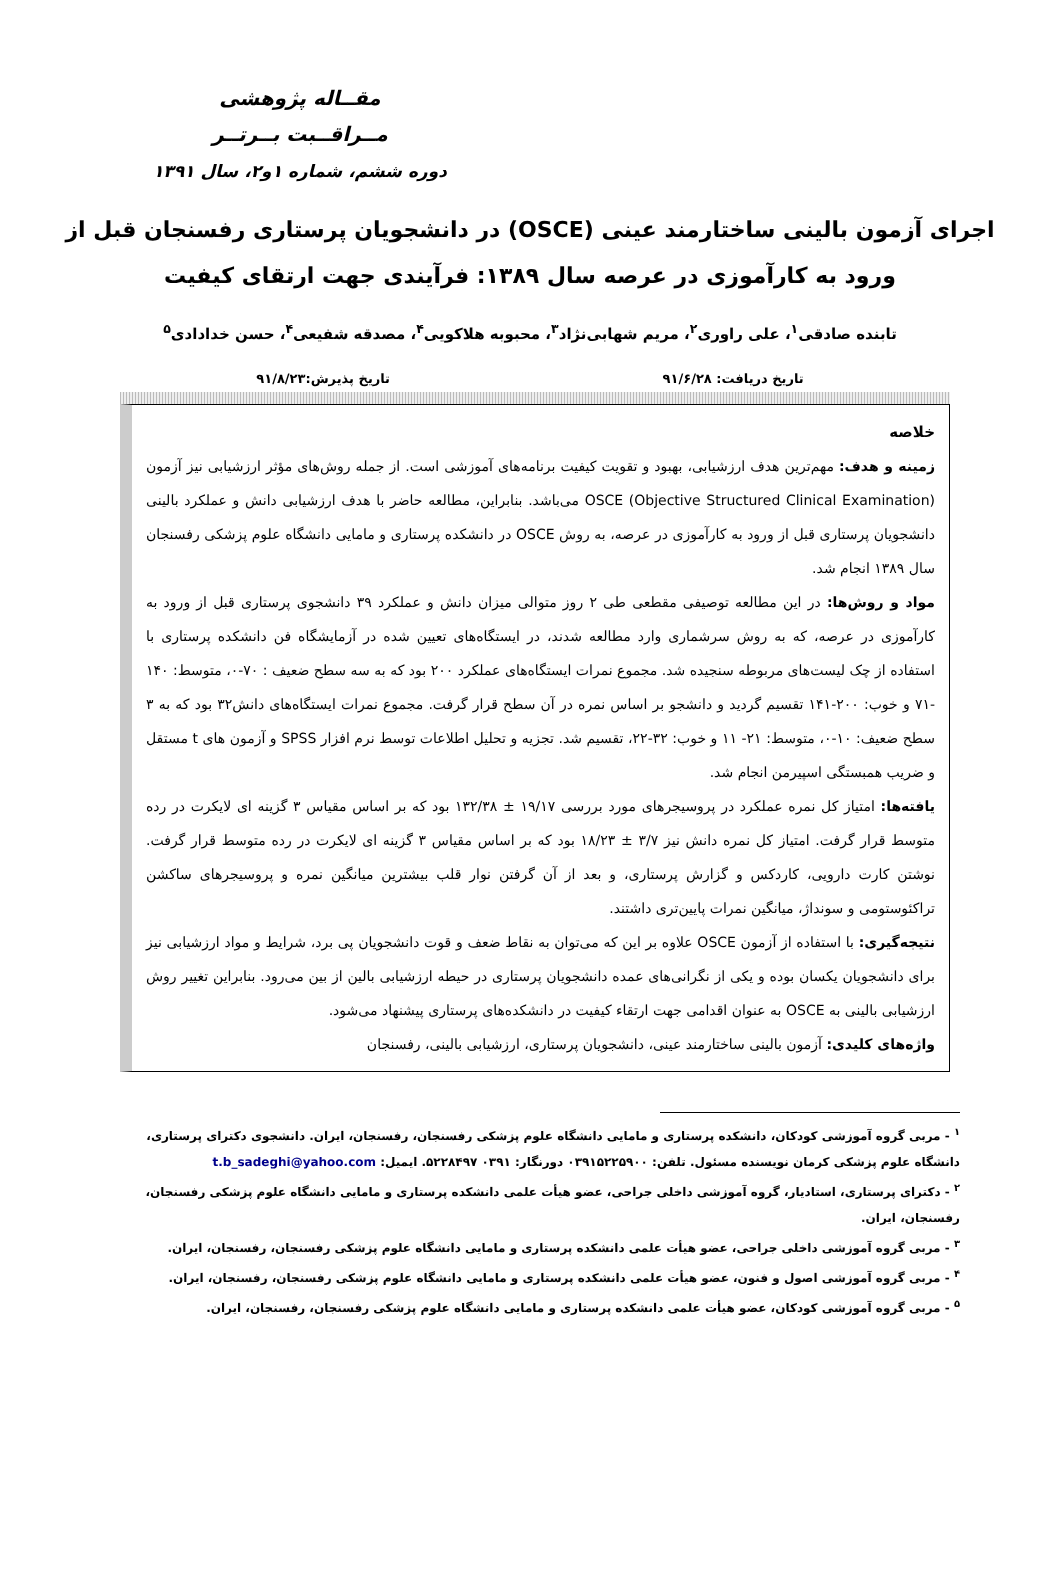مقــاله پژوهشی
مــراقــبت بــرتــر
دوره ششم، شماره ۱و۲، سال ۱۳۹۱
اجرای آزمون بالینی ساختارمند عینی (OSCE) در دانشجویان پرستاری رفسنجان قبل از ورود به کارآموزی در عرصه سال ۱۳۸۹: فرآیندی جهت ارتقای کیفیت
تابنده صادقی<sup>۱</sup>، علی راوری<sup>۲</sup>، مریم شهابی‌نژاد<sup>۳</sup>، محبوبه هلاکویی<sup>۴</sup>، مصدقه شفیعی<sup>۴</sup>، حسن خدادادی<sup>۵</sup>
تاریخ دریافت: ۹۱/۶/۲۸ تاریخ پذیرش:۹۱/۸/۲۳
خلاصه
زمینه و هدف: مهم‌ترین هدف ارزشیابی، بهبود و تقویت کیفیت برنامه‌های آموزشی است. از جمله روش‌های مؤثر ارزشیابی نیز آزمون OSCE (Objective Structured Clinical Examination) می‌باشد. بنابراین، مطالعه حاضر با هدف ارزشیابی دانش و عملکرد بالینی دانشجویان پرستاری قبل از ورود به کارآموزی در عرصه، به روش OSCE در دانشکده پرستاری و مامایی دانشگاه علوم پزشکی رفسنجان سال ۱۳۸۹ انجام شد.
مواد و روش‌ها: در این مطالعه توصیفی مقطعی طی ۲ روز متوالی میزان دانش و عملکرد ۳۹ دانشجوی پرستاری قبل از ورود به کارآموزی در عرصه، که به روش سرشماری وارد مطالعه شدند، در ایستگاه‌های تعیین شده در آزمایشگاه فن دانشکده پرستاری با استفاده از چک لیست‌های مربوطه سنجیده شد. مجموع نمرات ایستگاه‌های عملکرد ۲۰۰ بود که به سه سطح ضعیف : ۷۰-۰، متوسط: ۱۴۰ -۷۱ و خوب: ۲۰۰-۱۴۱ تقسیم گردید و دانشجو بر اساس نمره در آن سطح قرار گرفت. مجموع نمرات ایستگاه‌های دانش۳۲ بود که به ۳ سطح ضعیف: ۱۰-۰، متوسط: ۲۱- ۱۱ و خوب: ۳۲-۲۲، تقسیم شد. تجزیه و تحلیل اطلاعات توسط نرم افزار SPSS و آزمون های t مستقل و ضریب همبستگی اسپیرمن انجام شد.
یافته‌ها: امتیاز کل نمره عملکرد در پروسیجرهای مورد بررسی ۱۹/۱۷ ± ۱۳۲/۳۸ بود که بر اساس مقیاس ۳ گزینه ای لایکرت در رده متوسط قرار گرفت. امتیاز کل نمره دانش نیز ۳/۷ ± ۱۸/۲۳ بود که بر اساس مقیاس ۳ گزینه ای لایکرت در رده متوسط قرار گرفت. نوشتن کارت دارویی، کاردکس و گزارش پرستاری، و بعد از آن گرفتن نوار قلب بیشترین میانگین نمره و پروسیجرهای ساکشن تراکئوستومی و سونداژ، میانگین نمرات پایین‌تری داشتند.
نتیجه‌گیری: با استفاده از آزمون OSCE علاوه بر این که می‌توان به نقاط ضعف و قوت دانشجویان پی برد، شرایط و مواد ارزشیابی نیز برای دانشجویان یکسان بوده و یکی از نگرانی‌های عمده دانشجویان پرستاری در حیطه ارزشیابی بالین از بین می‌رود. بنابراین تغییر روش ارزشیابی بالینی به OSCE به عنوان اقدامی جهت ارتقاء کیفیت در دانشکده‌های پرستاری پیشنهاد می‌شود.
واژه‌های کلیدی: آزمون بالینی ساختارمند عینی، دانشجویان پرستاری، ارزشیابی بالینی، رفسنجان
<sup>۱</sup> - مربی گروه آموزشی کودکان، دانشکده پرستاری و مامایی دانشگاه علوم پزشکی رفسنجان، رفسنجان، ایران. دانشجوی دکترای پرستاری، دانشگاه علوم پزشکی کرمان نویسنده مسئول. تلفن: ۰۳۹۱۵۲۲۵۹۰۰ دورنگار: ۰۳۹۱ ۵۲۲۸۴۹۷. ایمیل: t.b_sadeghi@yahoo.com
<sup>۲</sup> - دکترای پرستاری، استادیار، گروه آموزشی داخلی جراحی، عضو هیأت علمی دانشکده پرستاری و مامایی دانشگاه علوم پزشکی رفسنجان، رفسنجان، ایران.
<sup>۳</sup> - مربی گروه آموزشی داخلی جراحی، عضو هیأت علمی دانشکده پرستاری و مامایی دانشگاه علوم پزشکی رفسنجان، رفسنجان، ایران.
<sup>۴</sup> - مربی گروه آموزشی اصول و فنون، عضو هیأت علمی دانشکده پرستاری و مامایی دانشگاه علوم پزشکی رفسنجان، رفسنجان، ایران.
<sup>۵</sup> - مربی گروه آموزشی کودکان، عضو هیأت علمی دانشکده پرستاری و مامایی دانشگاه علوم پزشکی رفسنجان، رفسنجان، ایران.